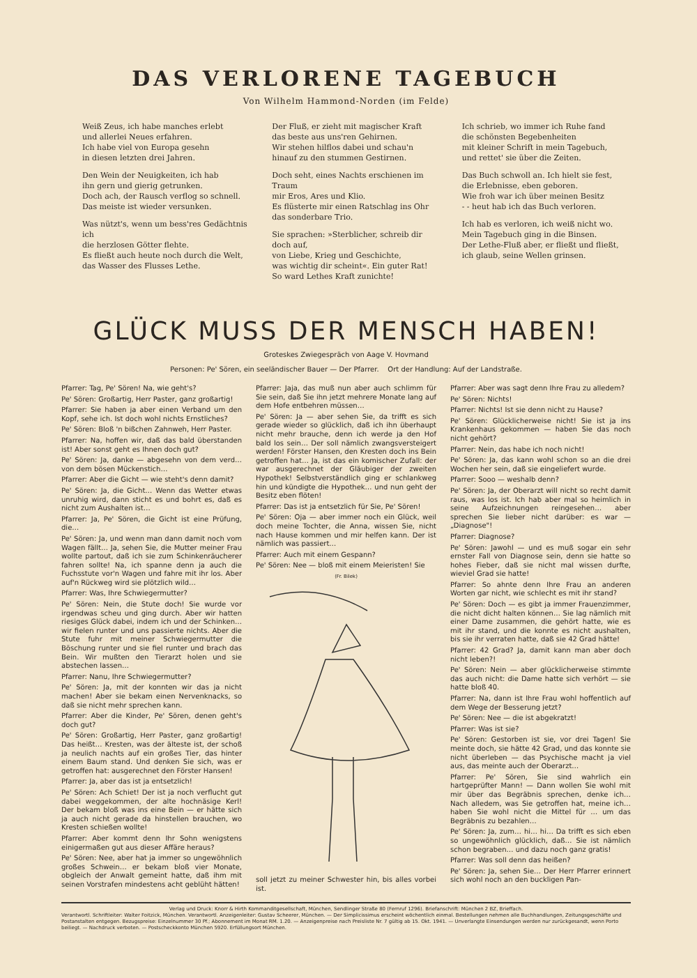DAS VERLORENE TAGEBUCH
Von Wilhelm Hammond-Norden (im Felde)
Weiß Zeus, ich habe manches erlebt
und allerlei Neues erfahren.
Ich habe viel von Europa gesehn
in diesen letzten drei Jahren.
Den Wein der Neuigkeiten, ich hab
ihn gern und gierig getrunken.
Doch ach, der Rausch verflog so schnell.
Das meiste ist wieder versunken.
Was nützt's, wenn um bess'res Gedächtnis ich
die herzlosen Götter flehte.
Es fließt auch heute noch durch die Welt,
das Wasser des Flusses Lethe.
Der Fluß, er zieht mit magischer Kraft
das beste aus uns'ren Gehirnen.
Wir stehen hilflos dabei und schau'n
hinauf zu den stummen Gestirnen.
Doch seht, eines Nachts erschienen im Traum
mir Eros, Ares und Klio.
Es flüsterte mir einen Ratschlag ins Ohr
das sonderbare Trio.
Sie sprachen: »Sterblicher, schreib dir doch auf,
von Liebe, Krieg und Geschichte,
was wichtig dir scheint«. Ein guter Rat!
So ward Lethes Kraft zunichte!
Ich schrieb, wo immer ich Ruhe fand
die schönsten Begebenheiten
mit kleiner Schrift in mein Tagebuch,
und rettet' sie über die Zeiten.
Das Buch schwoll an. Ich hielt sie fest,
die Erlebnisse, eben geboren.
Wie froh war ich über meinen Besitz
- - heut hab ich das Buch verloren.
Ich hab es verloren, ich weiß nicht wo.
Mein Tagebuch ging in die Binsen.
Der Lethe-Fluß aber, er fließt und fließt,
ich glaub, seine Wellen grinsen.
GLÜCK MUSS DER MENSCH HABEN!
Groteskes Zwiegespräch von Aage V. Hovmand
Personen: Pe' Sören, ein seeländischer Bauer — Der Pfarrer. Ort der Handlung: Auf der Landstraße.
Pfarrer: Tag, Pe' Sören! Na, wie geht's?
Pe' Sören: Großartig, Herr Paster, ganz großartig!
Pfarrer: Sie haben ja aber einen Verband um den Kopf, sehe ich. Ist doch wohl nichts Ernstliches?
Pe' Sören: Bloß 'n bißchen Zahnweh, Herr Paster.
Pfarrer: Na, hoffen wir, daß das bald überstanden ist! Aber sonst geht es Ihnen doch gut?
Pe' Sören: Ja, danke — abgesehn von dem verd… von dem bösen Mückenstich…
Pfarrer: Aber die Gicht — wie steht's denn damit?
Pe' Sören: Ja, die Gicht… Wenn das Wetter etwas unruhig wird, dann sticht es und bohrt es, daß es nicht zum Aushalten ist…
Pfarrer: Ja, Pe' Sören, die Gicht ist eine Prüfung, die…
Pe' Sören: Ja, und wenn man dann damit noch vom Wagen fällt… Ja, sehen Sie, die Mutter meiner Frau wollte partout, daß ich sie zum Schinkenräucherer fahren sollte! Na, ich spanne denn ja auch die Fuchsstute vor'n Wagen und fahre mit ihr los. Aber auf'n Rückweg wird sie plötzlich wild…
Pfarrer: Was, Ihre Schwiegermutter?
Pe' Sören: Nein, die Stute doch! Sie wurde vor irgendwas scheu und ging durch. Aber wir hatten riesiges Glück dabei, indem ich und der Schinken… wir fielen runter und uns passierte nichts. Aber die Stute fuhr mit meiner Schwiegermutter die Böschung runter und sie fiel runter und brach das Bein. Wir mußten den Tierarzt holen und sie abstechen lassen…
Pfarrer: Nanu, Ihre Schwiegermutter?
Pe' Sören: Ja, mit der konnten wir das ja nicht machen! Aber sie bekam einen Nervenknacks, so daß sie nicht mehr sprechen kann.
Pfarrer: Aber die Kinder, Pe' Sören, denen geht's doch gut?
Pe' Sören: Großartig, Herr Paster, ganz großartig! Das heißt… Kresten, was der älteste ist, der schoß ja neulich nachts auf ein großes Tier, das hinter einem Baum stand. Und denken Sie sich, was er getroffen hat: ausgerechnet den Förster Hansen!
Pfarrer: Ja, aber das ist ja entsetzlich!
Pe' Sören: Ach Schiet! Der ist ja noch verflucht gut dabei weggekommen, der alte hochnäsige Kerl! Der bekam bloß was ins eine Bein — er hätte sich ja auch nicht gerade da hinstellen brauchen, wo Kresten schießen wollte!
Pfarrer: Aber kommt denn Ihr Sohn wenigstens einigermaßen gut aus dieser Affäre heraus?
Pe' Sören: Nee, aber hat ja immer so ungewöhnlich großes Schwein… er bekam bloß vier Monate, obgleich der Anwalt gemeint hatte, daß ihm mit seinen Vorstrafen mindestens acht geblüht hätten!
Pfarrer: Jaja, das muß nun aber auch schlimm für Sie sein, daß Sie ihn jetzt mehrere Monate lang auf dem Hofe entbehren müssen…
Pe' Sören: Ja — aber sehen Sie, da trifft es sich gerade wieder so glücklich, daß ich ihn überhaupt nicht mehr brauche, denn ich werde ja den Hof bald los sein… Der soll nämlich zwangsversteigert werden! Förster Hansen, den Kresten doch ins Bein getroffen hat… Ja, ist das ein komischer Zufall: der war ausgerechnet der Gläubiger der zweiten Hypothek! Selbstverständlich ging er schlankweg hin und kündigte die Hypothek… und nun geht der Besitz eben flöten!
Pfarrer: Das ist ja entsetzlich für Sie, Pe' Sören!
Pe' Sören: Oja — aber immer noch ein Glück, weil doch meine Tochter, die Anna, wissen Sie, nicht nach Hause kommen und mir helfen kann. Der ist nämlich was passiert…
Pfarrer: Auch mit einem Gespann?
Pe' Sören: Nee — bloß mit einem Meieristen! Sie
(Fr. Bilek)
soll jetzt zu meiner Schwester hin, bis alles vorbei ist.
Pfarrer: Aber was sagt denn Ihre Frau zu alledem?
Pe' Sören: Nichts!
Pfarrer: Nichts! Ist sie denn nicht zu Hause?
Pe' Sören: Glücklicherweise nicht! Sie ist ja ins Krankenhaus gekommen — haben Sie das noch nicht gehört?
Pfarrer: Nein, das habe ich noch nicht!
Pe' Sören: Ja, das kann wohl schon so an die drei Wochen her sein, daß sie eingeliefert wurde.
Pfarrer: Sooo — weshalb denn?
Pe' Sören: Ja, der Oberarzt will nicht so recht damit raus, was los ist. Ich hab aber mal so heimlich in seine Aufzeichnungen reingesehen… aber sprechen Sie lieber nicht darüber: es war — „Diagnose"!
Pfarrer: Diagnose?
Pe' Sören: Jawohl — und es muß sogar ein sehr ernster Fall von Diagnose sein, denn sie hatte so hohes Fieber, daß sie nicht mal wissen durfte, wieviel Grad sie hatte!
Pfarrer: So ahnte denn Ihre Frau an anderen Worten gar nicht, wie schlecht es mit ihr stand?
Pe' Sören: Doch — es gibt ja immer Frauenzimmer, die nicht dicht halten können… Sie lag nämlich mit einer Dame zusammen, die gehört hatte, wie es mit ihr stand, und die konnte es nicht aushalten, bis sie ihr verraten hatte, daß sie 42 Grad hätte!
Pfarrer: 42 Grad? Ja, damit kann man aber doch nicht leben?!
Pe' Sören: Nein — aber glücklicherweise stimmte das auch nicht: die Dame hatte sich verhört — sie hatte bloß 40.
Pfarrer: Na, dann ist Ihre Frau wohl hoffentlich auf dem Wege der Besserung jetzt?
Pe' Sören: Nee — die ist abgekratzt!
Pfarrer: Was ist sie?
Pe' Sören: Gestorben ist sie, vor drei Tagen! Sie meinte doch, sie hätte 42 Grad, und das konnte sie nicht überleben — das Psychische macht ja viel aus, das meinte auch der Oberarzt…
Pfarrer: Pe' Sören, Sie sind wahrlich ein hartgeprüfter Mann! — Dann wollen Sie wohl mit mir über das Begräbnis sprechen, denke ich… Nach alledem, was Sie getroffen hat, meine ich… haben Sie wohl nicht die Mittel für … um das Begräbnis zu bezahlen…
Pe' Sören: Ja, zum… hi… hi… Da trifft es sich eben so ungewöhnlich glücklich, daß… Sie ist nämlich schon begraben… und dazu noch ganz gratis!
Pfarrer: Was soll denn das heißen?
Pe' Sören: Ja, sehen Sie… Der Herr Pfarrer erinnert sich wohl noch an den buckligen Pan-
Verlag und Druck: Knorr & Hirth Kommanditgesellschaft, München, Sendlinger Straße 80 (Fernruf 1296). Briefanschrift: München 2 BZ, Brieffach.
Verantwortl. Schriftleiter: Walter Foitzick, München. Verantwortl. Anzeigenleiter: Gustav Scheerer, München. — Der Simplicissimus erscheint wöchentlich einmal. Bestellungen nehmen alle Buchhandlungen, Zeitungsgeschäfte und Postanstalten entgegen. Bezugspreise: Einzelnummer 30 Pf.; Abonnement im Monat RM. 1.20. — Anzeigenpreise nach Preisliste Nr. 7 gültig ab 15. Okt. 1941. — Unverlangte Einsendungen werden nur zurückgesandt, wenn Porto beiliegt. — Nachdruck verboten. — Postscheckkonto München 5920. Erfüllungsort München.